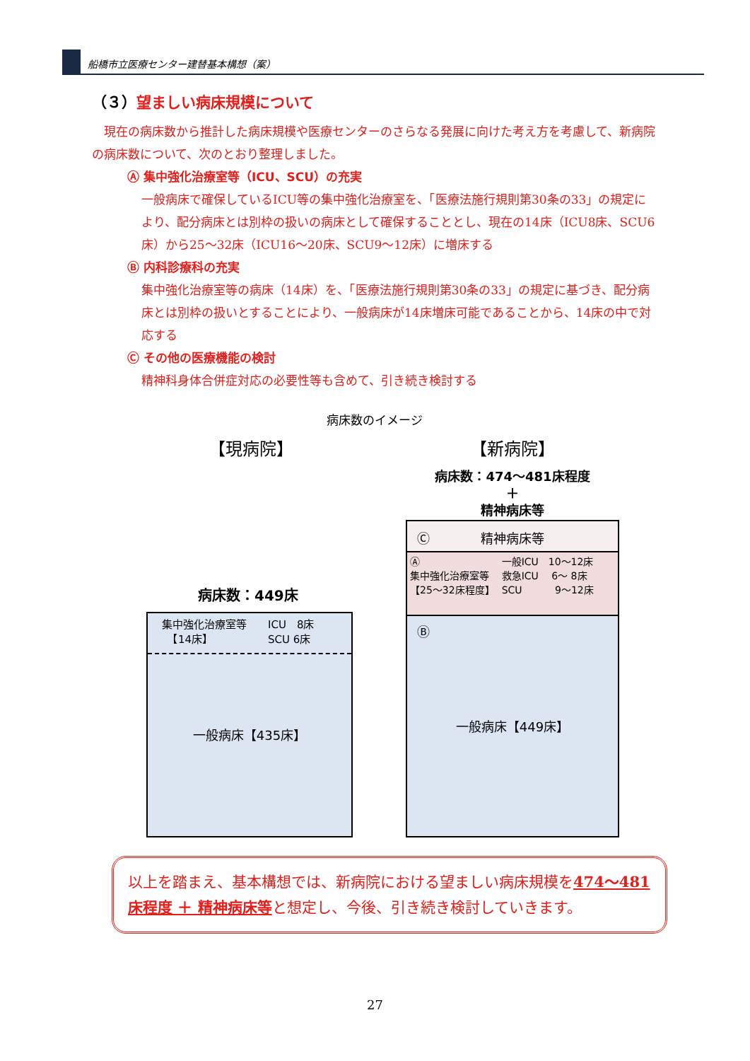船橋市立医療センター建替基本構想（案）
（３）望ましい病床規模について
　現在の病床数から推計した病床規模や医療センターのさらなる発展に向けた考え方を考慮して、新病院の病床数について、次のとおり整理しました。
Ⓐ 集中強化治療室等（ICU、SCU）の充実
一般病床で確保しているICU等の集中強化治療室を、「医療法施行規則第30条の33」の規定により、配分病床とは別枠の扱いの病床として確保することとし、現在の14床（ICU8床、SCU6床）から25～32床（ICU16～20床、SCU9～12床）に増床する
Ⓑ 内科診療科の充実
集中強化治療室等の病床（14床）を、「医療法施行規則第30条の33」の規定に基づき、配分病床とは別枠の扱いとすることにより、一般病床が14床増床可能であることから、14床の中で対応する
Ⓒ その他の医療機能の検討
精神科身体合併症対応の必要性等も含めて、引き続き検討する
病床数のイメージ
【現病院】 【新病院】
病床数：474～481床程度
＋
精神病床等
病床数：449床
集中強化治療室等
　【14床】
ICU　8床
SCU 6床
一般病床【435床】
Ⓒ　　　　精神病床等
Ⓐ
集中強化治療室等
【25～32床程度】
一般ICU　10～12床
救急ICU　 6～ 8床
SCU　　　 9～12床
Ⓑ
一般病床【449床】
以上を踏まえ、基本構想では、新病院における望ましい病床規模を474～481床程度 ＋ 精神病床等と想定し、今後、引き続き検討していきます。
27